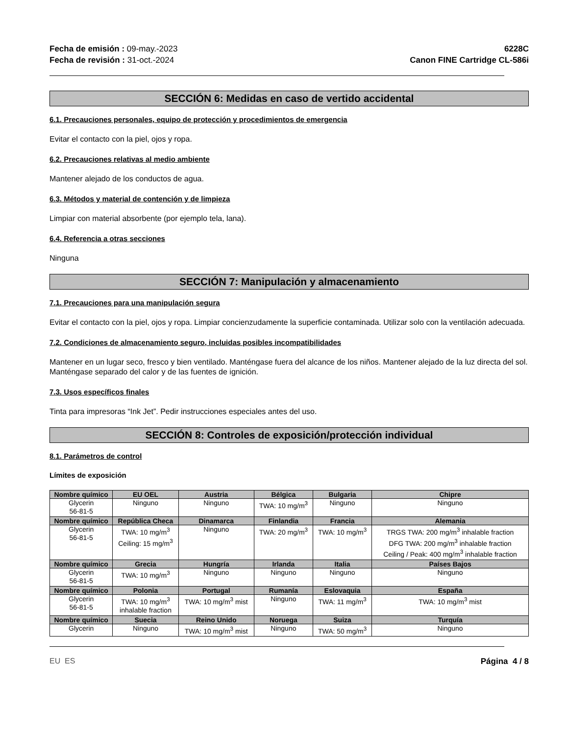Fecha de emisión : 09-may.-2023
Fecha de revisión : 31-oct.-2024
6228C
Canon FINE Cartridge CL-586i
SECCIÓN 6: Medidas en caso de vertido accidental
6.1. Precauciones personales, equipo de protección y procedimientos de emergencia
Evitar el contacto con la piel, ojos y ropa.
6.2. Precauciones relativas al medio ambiente
Mantener alejado de los conductos de agua.
6.3. Métodos y material de contención y de limpieza
Limpiar con material absorbente (por ejemplo tela, lana).
6.4. Referencia a otras secciones
Ninguna
SECCIÓN 7: Manipulación y almacenamiento
7.1. Precauciones para una manipulación segura
Evitar el contacto con la piel, ojos y ropa. Limpiar concienzudamente la superficie contaminada. Utilizar solo con la ventilación adecuada.
7.2. Condiciones de almacenamiento seguro, incluidas posibles incompatibilidades
Mantener en un lugar seco, fresco y bien ventilado. Manténgase fuera del alcance de los niños. Mantener alejado de la luz directa del sol. Manténgase separado del calor y de las fuentes de ignición.
7.3. Usos específicos finales
Tinta para impresoras “Ink Jet”. Pedir instrucciones especiales antes del uso.
SECCIÓN 8: Controles de exposición/protección individual
8.1. Parámetros de control
Límites de exposición
| Nombre químico | EU OEL | Austria | Bélgica | Bulgaria | Chipre |
| --- | --- | --- | --- | --- | --- |
| Glycerin 56-81-5 | Ninguno | Ninguno | TWA: 10 mg/m<sup>3</sup> | Ninguno | Ninguno |
| Nombre químico | República Checa | Dinamarca | Finlandia | Francia | Alemania |
| Glycerin 56-81-5 | TWA: 10 mg/m<sup>3</sup> Ceiling: 15 mg/m<sup>3</sup> | Ninguno | TWA: 20 mg/m<sup>3</sup> | TWA: 10 mg/m<sup>3</sup> | TRGS TWA: 200 mg/m<sup>3</sup> inhalable fraction DFG TWA: 200 mg/m<sup>3</sup> inhalable fraction Ceiling / Peak: 400 mg/m<sup>3</sup> inhalable fraction |
| Nombre químico | Grecia | Hungría | Irlanda | Italia | Países Bajos |
| Glycerin 56-81-5 | TWA: 10 mg/m<sup>3</sup> | Ninguno | Ninguno | Ninguno | Ninguno |
| Nombre químico | Polonia | Portugal | Rumanía | Eslovaquia | España |
| Glycerin 56-81-5 | TWA: 10 mg/m<sup>3</sup> inhalable fraction | TWA: 10 mg/m<sup>3</sup> mist | Ninguno | TWA: 11 mg/m<sup>3</sup> | TWA: 10 mg/m<sup>3</sup> mist |
| Nombre químico | Suecia | Reino Unido | Noruega | Suiza | Turquía |
| Glycerin | Ninguno | TWA: 10 mg/m<sup>3</sup> mist | Ninguno | TWA: 50 mg/m<sup>3</sup> | Ninguno |
EU ES Página 4 / 8